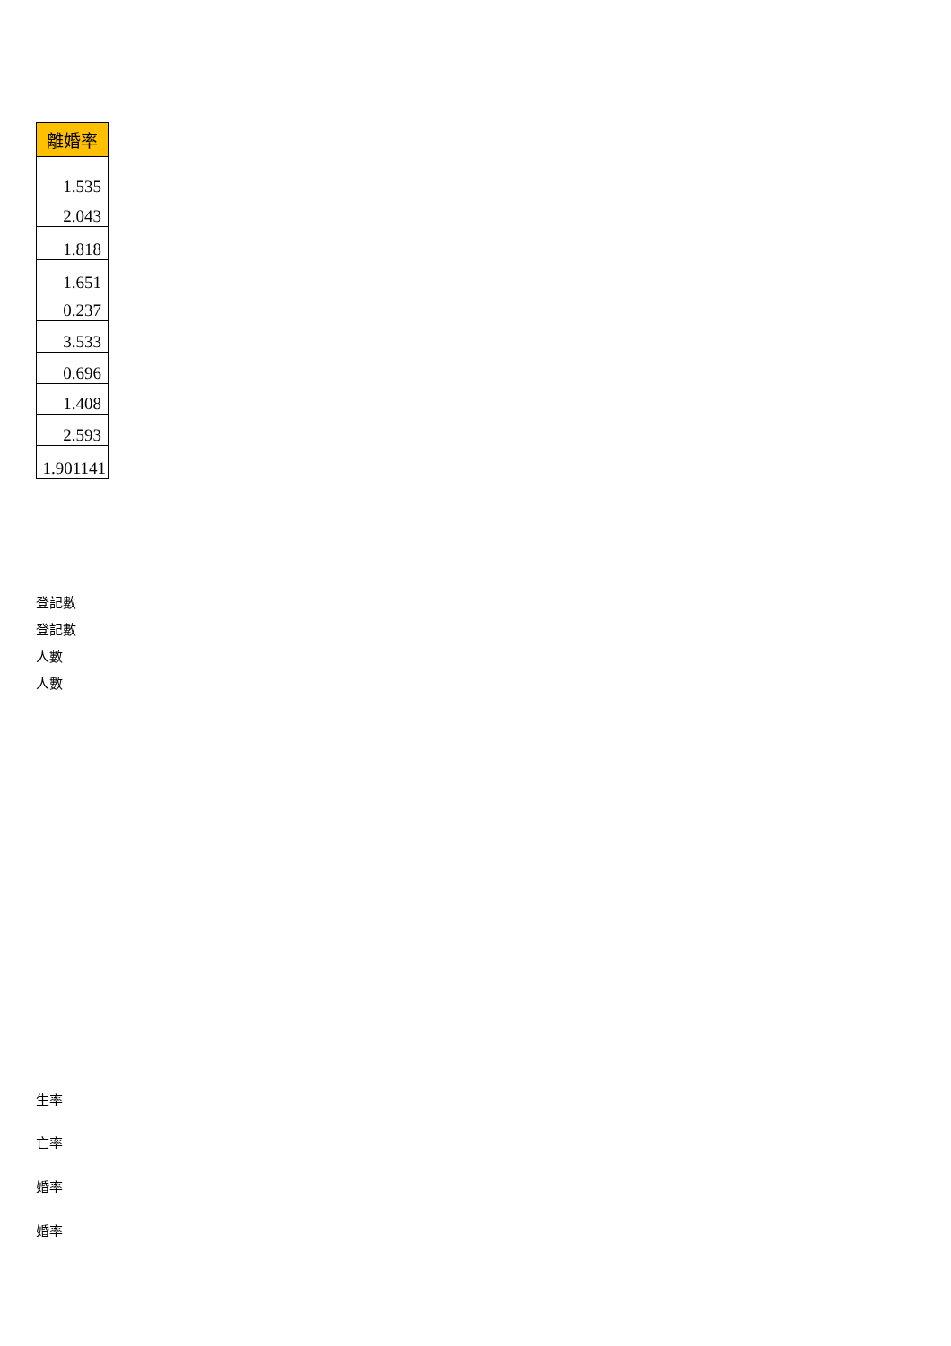| 離婚率 |
| --- |
| 1.535 |
| 2.043 |
| 1.818 |
| 1.651 |
| 0.237 |
| 3.533 |
| 0.696 |
| 1.408 |
| 2.593 |
| 1.901141 |
登記數
登記數
人數
人數
生率
亡率
婚率
婚率